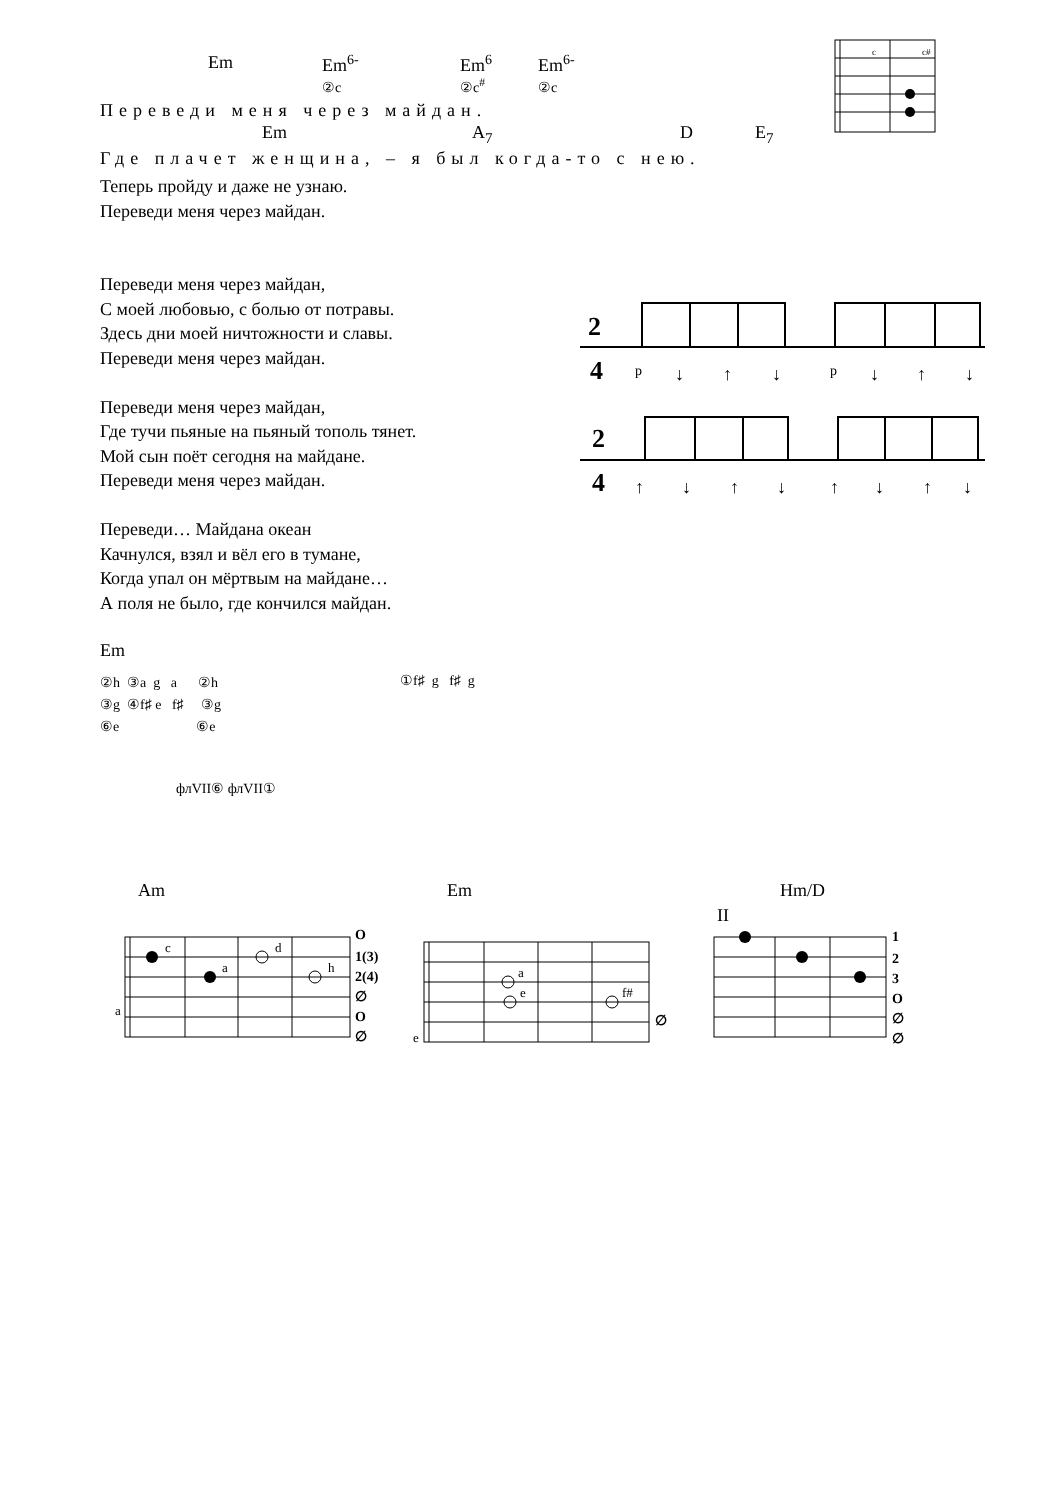Em
Em<sup>6-</sup>
②c
Em<sup>6</sup>
②c<sup>#</sup>
Em<sup>6-</sup>
②c
Переведи меня через майдан.
Em A<sub>7</sub> D E<sub>7</sub>
Где плачет женщина, – я был когда-то с нею.
Теперь пройду и даже не узнаю.
Переведи меня через майдан.
Переведи меня через майдан,
С моей любовью, с болью от потравы.
Здесь дни моей ничтожности и славы.
Переведи меня через майдан.
Переведи меня через майдан,
Где тучи пьяные на пьяный тополь тянет.
Мой сын поёт сегодня на майдане.
Переведи меня через майдан.
Переведи… Майдана океан
Качнулся, взял и вёл его в тумане,
Когда упал он мёртвым на майдане…
А поля не было, где кончился майдан.
2
4
p
↓
↑
↓
p
↓
↑
↓
2
4
↑
↓
↑
↓
↑
↓
↑
↓
c
c#
Em
②h ③a g a ②h
③g ④f♯ e f♯ ③g
⑥e ⑥e
①f♯ g f♯ g
флVII⑥ флVII①
Am Em Hm/D
II
c
a
d
h
a
a
e
f#
e
O
1(3)
2(4)
∅
O
∅
∅
1
2
3
O
∅
∅